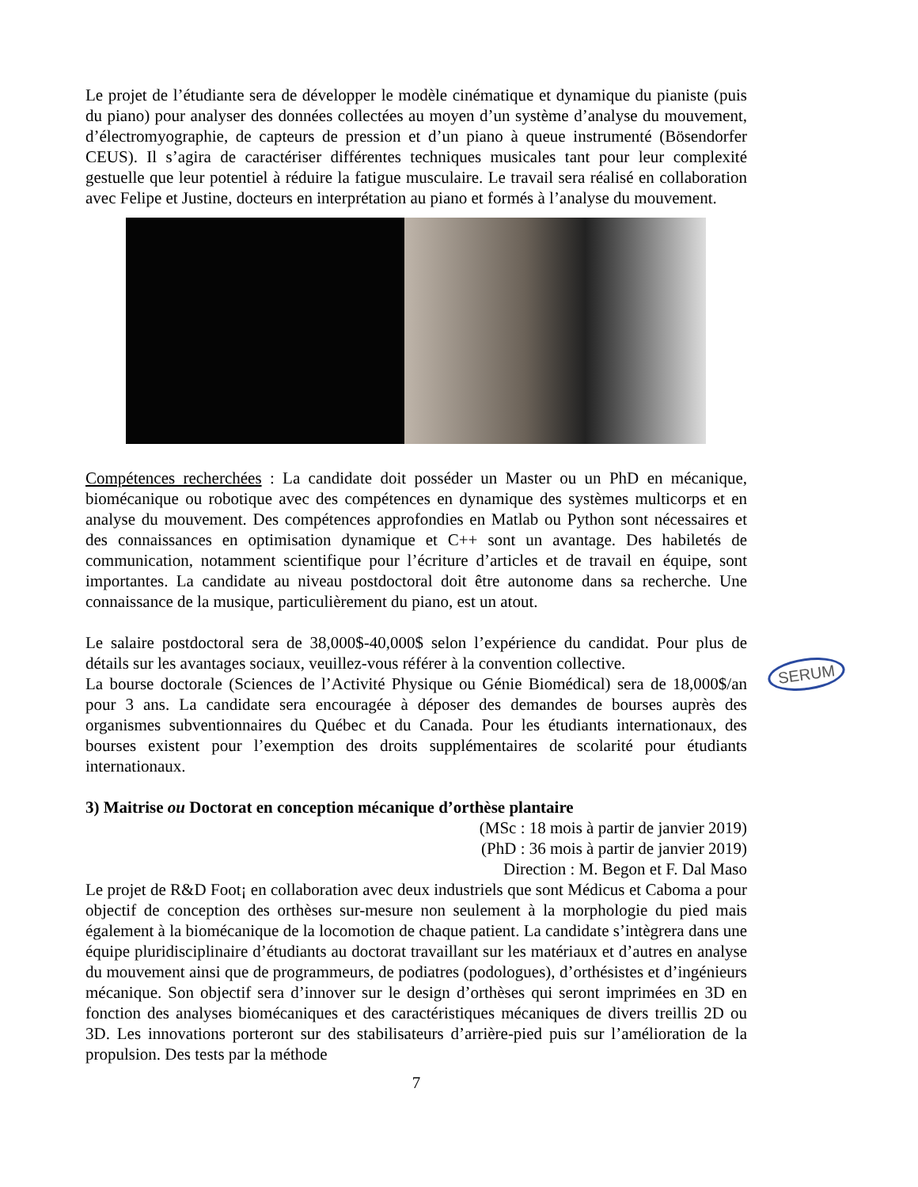Le projet de l’étudiante sera de développer le modèle cinématique et dynamique du pianiste (puis du piano) pour analyser des données collectées au moyen d’un système d’analyse du mouvement, d’électromyographie, de capteurs de pression et d’un piano à queue instrumenté (Bösendorfer CEUS). Il s’agira de caractériser différentes techniques musicales tant pour leur complexité gestuelle que leur potentiel à réduire la fatigue musculaire. Le travail sera réalisé en collaboration avec Felipe et Justine, docteurs en interprétation au piano et formés à l’analyse du mouvement.
Compétences recherchées : La candidate doit posséder un Master ou un PhD en mécanique, biomécanique ou robotique avec des compétences en dynamique des systèmes multicorps et en analyse du mouvement. Des compétences approfondies en Matlab ou Python sont nécessaires et des connaissances en optimisation dynamique et C++ sont un avantage. Des habiletés de communication, notamment scientifique pour l’écriture d’articles et de travail en équipe, sont importantes. La candidate au niveau postdoctoral doit être autonome dans sa recherche. Une connaissance de la musique, particulièrement du piano, est un atout.
Le salaire postdoctoral sera de 38,000$-40,000$ selon l’expérience du candidat. Pour plus de détails sur les avantages sociaux, veuillez-vous référer à la convention collective.
La bourse doctorale (Sciences de l’Activité Physique ou Génie Biomédical) sera de 18,000$/an pour 3 ans. La candidate sera encouragée à déposer des demandes de bourses auprès des organismes subventionnaires du Québec et du Canada. Pour les étudiants internationaux, des bourses existent pour l’exemption des droits supplémentaires de scolarité pour étudiants internationaux.
3) Maitrise ou Doctorat en conception mécanique d’orthèse plantaire
(MSc : 18 mois à partir de janvier 2019)
(PhD : 36 mois à partir de janvier 2019)
Direction : M. Begon et F. Dal Maso
Le projet de R&D Foot¡ en collaboration avec deux industriels que sont Médicus et Caboma a pour objectif de conception des orthèses sur-mesure non seulement à la morphologie du pied mais également à la biomécanique de la locomotion de chaque patient. La candidate s’intègrera dans une équipe pluridisciplinaire d’étudiants au doctorat travaillant sur les matériaux et d’autres en analyse du mouvement ainsi que de programmeurs, de podiatres (podologues), d’orthésistes et d’ingénieurs mécanique. Son objectif sera d’innover sur le design d’orthèses qui seront imprimées en 3D en fonction des analyses biomécaniques et des caractéristiques mécaniques de divers treillis 2D ou 3D. Les innovations porteront sur des stabilisateurs d’arrière-pied puis sur l’amélioration de la propulsion. Des tests par la méthode
7
SERUM